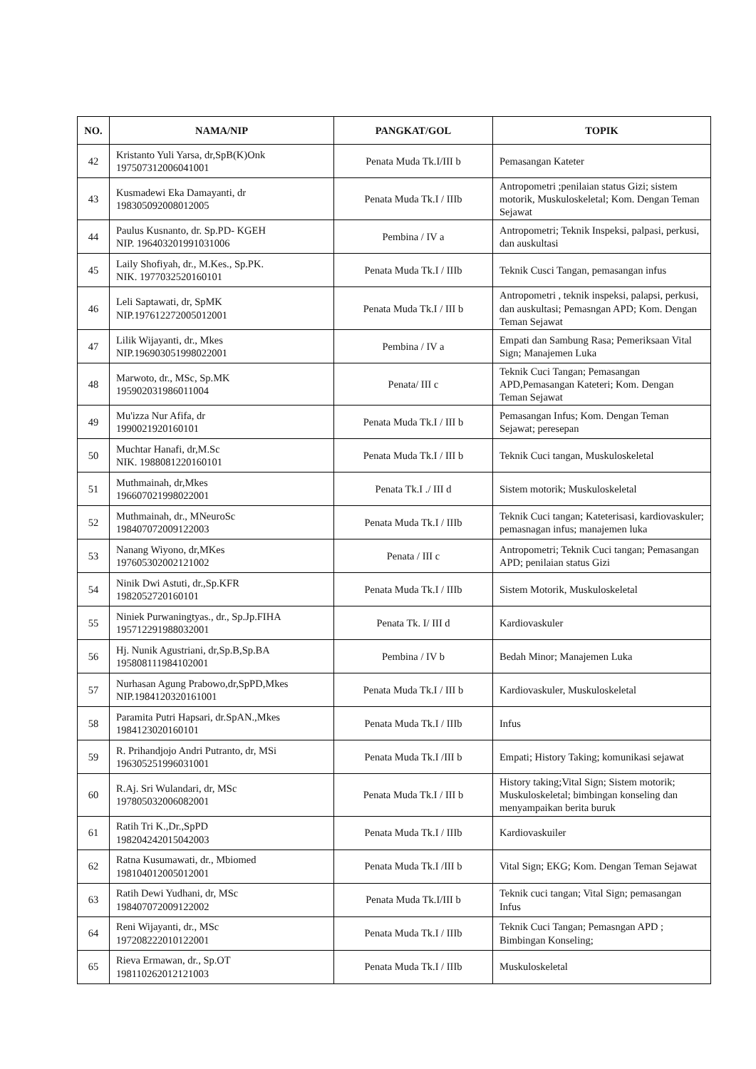| NO. | NAMA/NIP | PANGKAT/GOL | TOPIK |
| --- | --- | --- | --- |
| 42 | Kristanto Yuli Yarsa, dr,SpB(K)Onk 197507312006041001 | Penata Muda Tk.I/III b | Pemasangan Kateter |
| 43 | Kusmadewi Eka Damayanti, dr 198305092008012005 | Penata Muda Tk.I / IIIb | Antropometri ;penilaian status Gizi; sistem motorik, Muskuloskeletal; Kom. Dengan Teman Sejawat |
| 44 | Paulus Kusnanto, dr. Sp.PD- KGEH NIP. 196403201991031006 | Pembina / IV a | Antropometri; Teknik Inspeksi, palpasi, perkusi, dan auskultasi |
| 45 | Laily Shofiyah, dr., M.Kes., Sp.PK. NIK. 1977032520160101 | Penata Muda Tk.I / IIIb | Teknik Cusci Tangan, pemasangan infus |
| 46 | Leli Saptawati, dr, SpMK NIP.197612272005012001 | Penata Muda Tk.I / III b | Antropometri , teknik inspeksi, palapsi, perkusi, dan auskultasi; Pemasngan APD; Kom. Dengan Teman Sejawat |
| 47 | Lilik Wijayanti, dr., Mkes NIP.196903051998022001 | Pembina / IV a | Empati dan Sambung Rasa; Pemeriksaan Vital Sign; Manajemen Luka |
| 48 | Marwoto, dr., MSc, Sp.MK 195902031986011004 | Penata/ III c | Teknik Cuci Tangan; Pemasangan APD,Pemasangan Kateteri; Kom. Dengan Teman Sejawat |
| 49 | Mu'izza Nur Afifa, dr 1990021920160101 | Penata Muda Tk.I / III b | Pemasangan Infus; Kom. Dengan Teman Sejawat; peresepan |
| 50 | Muchtar Hanafi, dr,M.Sc NIK. 1988081220160101 | Penata Muda Tk.I / III b | Teknik Cuci tangan, Muskuloskeletal |
| 51 | Muthmainah, dr,Mkes 196607021998022001 | Penata Tk.I ./ III d | Sistem motorik; Muskuloskeletal |
| 52 | Muthmainah, dr., MNeuroSc 198407072009122003 | Penata Muda Tk.I / IIIb | Teknik Cuci tangan; Kateterisasi, kardiovaskuler; pemasnagan infus; manajemen luka |
| 53 | Nanang Wiyono, dr,MKes 197605302002121002 | Penata / III c | Antropometri; Teknik Cuci tangan; Pemasangan APD; penilaian status Gizi |
| 54 | Ninik Dwi Astuti, dr.,Sp.KFR 1982052720160101 | Penata Muda Tk.I / IIIb | Sistem Motorik, Muskuloskeletal |
| 55 | Niniek Purwaningtyas., dr., Sp.Jp.FIHA 195712291988032001 | Penata Tk. I/ III d | Kardiovaskuler |
| 56 | Hj. Nunik Agustriani, dr,Sp.B,Sp.BA 195808111984102001 | Pembina / IV b | Bedah Minor; Manajemen Luka |
| 57 | Nurhasan Agung Prabowo,dr,SpPD,Mkes NIP.1984120320161001 | Penata Muda Tk.I / III b | Kardiovaskuler, Muskuloskeletal |
| 58 | Paramita Putri Hapsari, dr.SpAN.,Mkes 1984123020160101 | Penata Muda Tk.I / IIIb | Infus |
| 59 | R. Prihandjojo Andri Putranto, dr, MSi 196305251996031001 | Penata Muda Tk.I /III b | Empati; History Taking; komunikasi sejawat |
| 60 | R.Aj. Sri Wulandari, dr, MSc 197805032006082001 | Penata Muda Tk.I / III b | History taking;Vital Sign; Sistem motorik; Muskuloskeletal; bimbingan konseling dan menyampaikan berita buruk |
| 61 | Ratih Tri K.,Dr.,SpPD 198204242015042003 | Penata Muda Tk.I / IIIb | Kardiovaskuiler |
| 62 | Ratna Kusumawati, dr., Mbiomed 198104012005012001 | Penata Muda Tk.I /III b | Vital Sign; EKG; Kom. Dengan Teman Sejawat |
| 63 | Ratih Dewi Yudhani, dr, MSc 198407072009122002 | Penata Muda Tk.I/III b | Teknik cuci tangan; Vital Sign; pemasangan Infus |
| 64 | Reni Wijayanti, dr., MSc 197208222010122001 | Penata Muda Tk.I / IIIb | Teknik Cuci Tangan; Pemasngan APD ; Bimbingan Konseling; |
| 65 | Rieva Ermawan, dr., Sp.OT 198110262012121003 | Penata Muda Tk.I / IIIb | Muskuloskeletal |